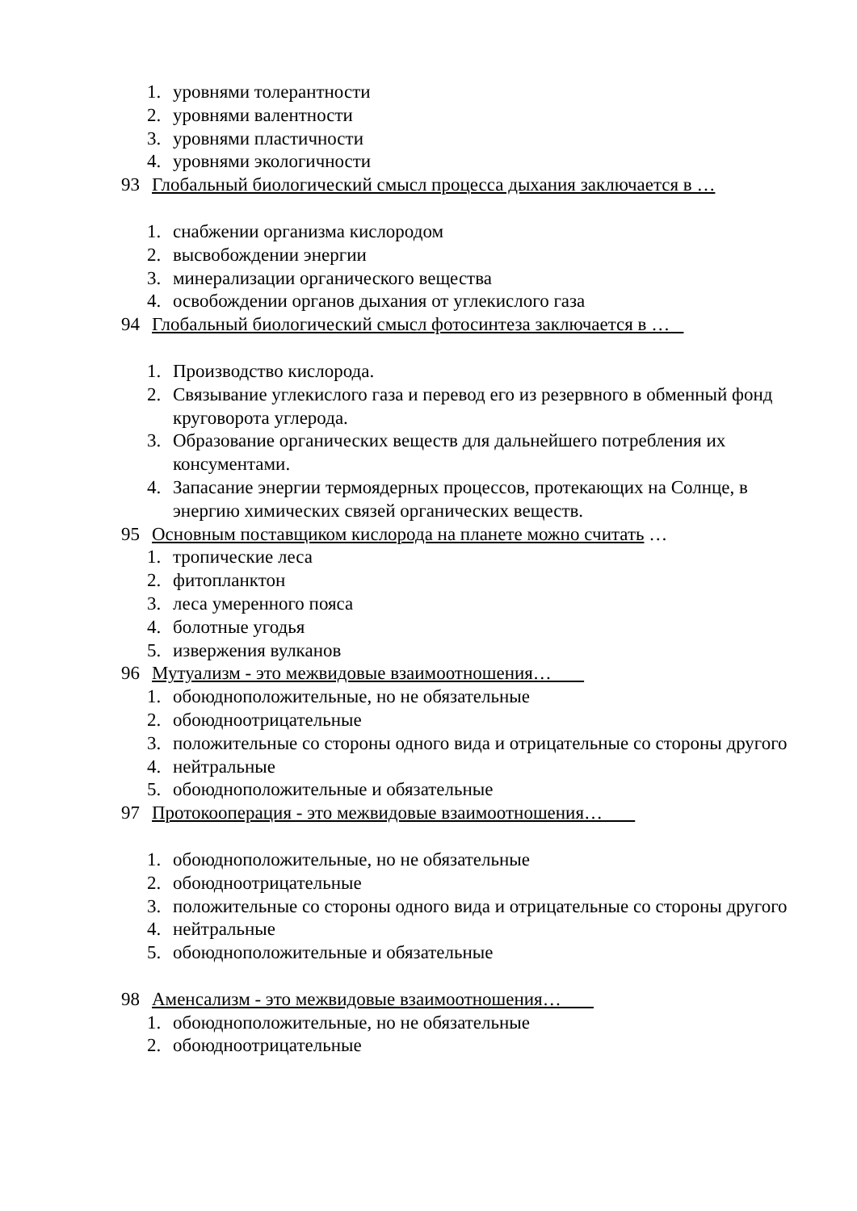1. уровнями толерантности
2. уровнями валентности
3. уровнями пластичности
4. уровнями экологичности
93 Глобальный биологический смысл процесса дыхания заключается в …
1. снабжении организма кислородом
2. высвобождении энергии
3. минерализации органического вещества
4. освобождении органов дыхания от углекислого газа
94 Глобальный биологический смысл фотосинтеза заключается в …
1. Производство кислорода.
2. Связывание углекислого газа и перевод его из резервного в обменный фонд круговорота углерода.
3. Образование органических веществ для дальнейшего потребления их консументами.
4. Запасание энергии термоядерных процессов, протекающих на Солнце, в энергию химических связей органических веществ.
95 Основным поставщиком кислорода на планете можно считать …
1. тропические леса
2. фитопланктон
3. леса умеренного пояса
4. болотные угодья
5. извержения вулканов
96 Мутуализм - это межвидовые взаимоотношения…
1. обоюдноположительные, но не обязательные
2. обоюдноотрицательные
3. положительные со стороны одного вида и отрицательные со стороны другого
4. нейтральные
5. обоюдноположительные и обязательные
97 Протокооперация - это межвидовые взаимоотношения…
1. обоюдноположительные, но не обязательные
2. обоюдноотрицательные
3. положительные со стороны одного вида и отрицательные со стороны другого
4. нейтральные
5. обоюдноположительные и обязательные
98 Аменсализм - это межвидовые взаимоотношения…
1. обоюдноположительные, но не обязательные
2. обоюдноотрицательные